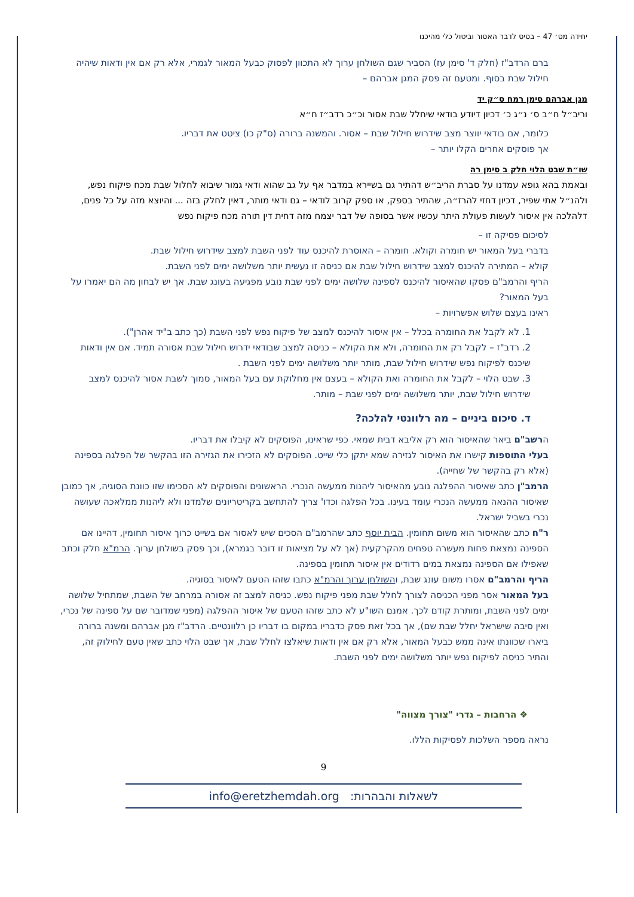יחידה מס׳ 47 – בסיס לדבר האסור וביטול כלי מהיכנו
ברם הרדב"ז (חלק ד' סימן עז) הסביר שגם השולחן ערוך לא התכוון לפסוק כבעל המאור לגמרי, אלא רק אם אין ודאות שיהיה חילול שבת בסוף. ומטעם זה פסק המגן אברהם –
מגן אברהם סימן רמח ס״ק יד
וריב״ל ח״ב ס׳ נ״ג כ׳ דכיון דיודע בודאי שיחלל שבת אסור וכ״כ רדב״ז ח״א
כלומר, אם בודאי יווצר מצב שידרוש חילול שבת – אסור. והמשנה ברורה (ס"ק כו) ציטט את דבריו.
אך פוסקים אחרים הקלו יותר –
שו״ת שבט הלוי חלק ב סימן רה
ובאמת בהא גופא עמדנו על סברת הריב״ש דהתיר גם בשיירא במדבר אף על גב שהוא ודאי גמור שיבוא לחלול שבת מכח פיקוח נפש, ולהנ״ל אתי שפיר, דכיון דחזי להרז״ה, שהתיר בספק, או ספק קרוב לודאי – גם ודאי מותר, דאין לחלק בזה ... והיוצא מזה על כל פנים, דלהלכה אין איסור לעשות פעולת היתר עכשיו אשר בסופה של דבר יצמח מזה דחית דין תורה מכח פיקוח נפש
לסיכום פסיקה זו –
בדברי בעל המאור יש חומרה וקולא. חומרה – האוסרת להיכנס עוד לפני השבת למצב שידרוש חילול שבת.
קולא – המתירה להיכנס למצב שידרוש חילול שבת אם כניסה זו נעשית יותר משלושה ימים לפני השבת.
הריף והרמב"ם פסקו שהאיסור להיכנס לספינה שלושה ימים לפני שבת נובע מפגיעה בעונג שבת. אך יש לבחון מה הם יאמרו על בעל המאור?
ראינו בעצם שלוש אפשרויות –
1. לא לקבל את החומרה בכלל – אין איסור להיכנס למצב של פיקוח נפש לפני השבת (כך כתב ב"יד אהרן").
2. רדב"ז – לקבל רק את החומרה, ולא את הקולא – כניסה למצב שבודאי ידרוש חילול שבת אסורה תמיד. אם אין ודאות שיכנס לפיקוח נפש שידרוש חילול שבת, מותר יותר משלושה ימים לפני השבת .
3. שבט הלוי – לקבל את החומרה ואת הקולא – בעצם אין מחלוקת עם בעל המאור, סמוך לשבת אסור להיכנס למצב שידרוש חילול שבת, יותר משלושה ימים לפני שבת – מותר.
ד. סיכום ביניים – מה רלוונטי להלכה?
הרשב"ם ביאר שהאיסור הוא רק אליבא דבית שמאי. כפי שראינו, הפוסקים לא קיבלו את דבריו.
בעלי התוספות קישרו את האיסור לגזירה שמא יתקן כלי שייט. הפוסקים לא הזכירו את הגזירה הזו בהקשר של הפלגה בספינה (אלא רק בהקשר של שחייה).
הרמב"ן כתב שאיסור ההפלגה נובע מהאיסור ליהנות ממעשה הנכרי. הראשונים והפוסקים לא הסכימו שזו כוונת הסוגיה, אך כמובן שאיסור ההנאה ממעשה הנכרי עומד בעינו. בכל הפלגה וכדו' צריך להתחשב בקריטריונים שלמדנו ולא ליהנות ממלאכה שעושה נכרי בשביל ישראל.
ר"ח כתב שהאיסור הוא משום תחומין. הבית יוסף כתב שהרמב"ם הסכים שיש לאסור אם בשייט כרוך איסור תחומין, דהיינו אם הספינה נמצאת פחות מעשרה טפחים מהקרקעית (אך לא על מציאות זו דובר בגמרא), וכך פסק בשולחן ערוך. הרמ"א חלק וכתב שאפילו אם הספינה נמצאת במים רדודים אין איסור תחומין בספינה.
הריף והרמב"ם אסרו משום עונג שבת, והשולחן ערוך והרמ"א כתבו שזהו הטעם לאיסור בסוגיה.
בעל המאור אסר מפני הכניסה לצורך לחלל שבת מפני פיקוח נפש. כניסה למצב זה אסורה במרחב של השבת, שמתחיל שלושה ימים לפני השבת, ומותרת קודם לכך. אמנם השו"ע לא כתב שזהו הטעם של איסור ההפלגה (מפני שמדובר שם על ספינה של נכרי, ואין סיבה שישראל יחלל שבת שם), אך בכל זאת פסק כדבריו במקום בו דבריו כן רלוונטיים. הרדב"ז מגן אברהם ומשנה ברורה ביארו שכוונתו אינה ממש כבעל המאור, אלא רק אם אין ודאות שיאלצו לחלל שבת, אך שבט הלוי כתב שאין טעם לחילוק זה, והתיר כניסה לפיקוח נפש יותר משלושה ימים לפני השבת.
❖ הרחבות – גדרי "צורך מצווה"
נראה מספר השלכות לפסיקות הללו.
9
לשאלות והבהרות: info@eretzhemdah.org